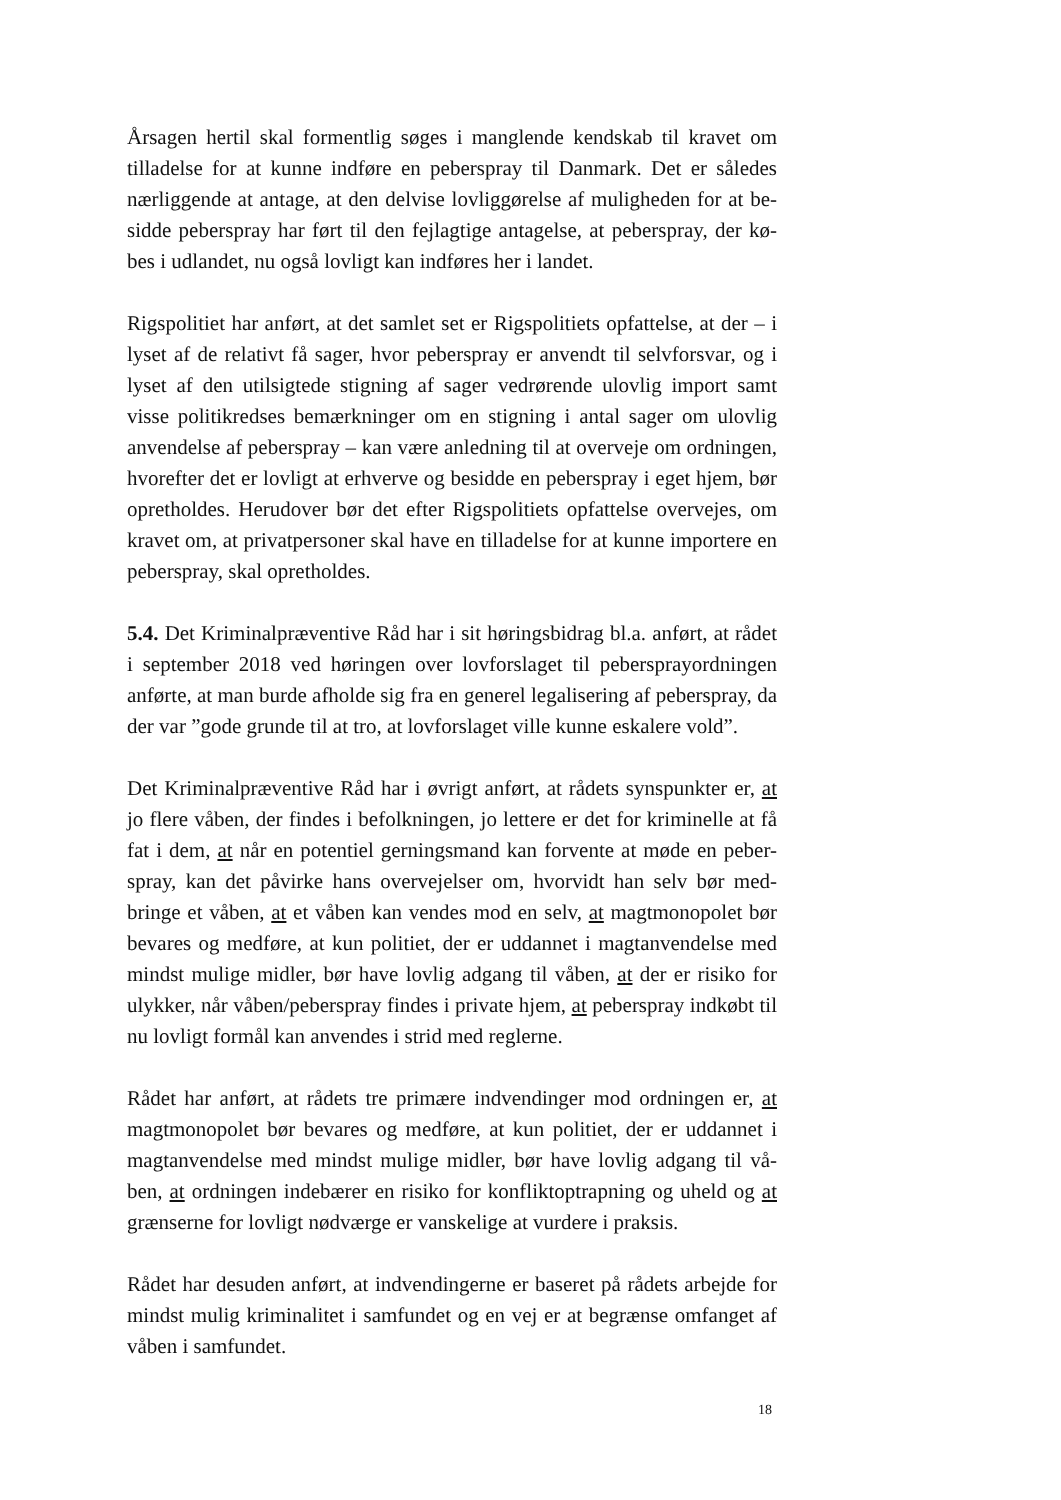Årsagen hertil skal formentlig søges i manglende kendskab til kravet om tilladelse for at kunne indføre en peberspray til Danmark. Det er således nærliggende at antage, at den delvise lovliggørelse af muligheden for at be-sidde peberspray har ført til den fejlagtige antagelse, at peberspray, der kø-bes i udlandet, nu også lovligt kan indføres her i landet.
Rigspolitiet har anført, at det samlet set er Rigspolitiets opfattelse, at der – i lyset af de relativt få sager, hvor peberspray er anvendt til selvforsvar, og i lyset af den utilsigtede stigning af sager vedrørende ulovlig import samt visse politikredses bemærkninger om en stigning i antal sager om ulovlig anvendelse af peberspray – kan være anledning til at overveje om ordningen, hvorefter det er lovligt at erhverve og besidde en peberspray i eget hjem, bør opretholdes. Herudover bør det efter Rigspolitiets opfattelse overvejes, om kravet om, at privatpersoner skal have en tilladelse for at kunne importere en peberspray, skal opretholdes.
5.4. Det Kriminalpræventive Råd har i sit høringsbidrag bl.a. anført, at rådet i september 2018 ved høringen over lovforslaget til pebersprayordningen anførte, at man burde afholde sig fra en generel legalisering af peberspray, da der var ”gode grunde til at tro, at lovforslaget ville kunne eskalere vold”.
Det Kriminalpræventive Råd har i øvrigt anført, at rådets synspunkter er, at jo flere våben, der findes i befolkningen, jo lettere er det for kriminelle at få fat i dem, at når en potentiel gerningsmand kan forvente at møde en peber-spray, kan det påvirke hans overvejelser om, hvorvidt han selv bør med-bringe et våben, at et våben kan vendes mod en selv, at magtmonopolet bør bevares og medføre, at kun politiet, der er uddannet i magtanvendelse med mindst mulige midler, bør have lovlig adgang til våben, at der er risiko for ulykker, når våben/peberspray findes i private hjem, at peberspray indkøbt til nu lovligt formål kan anvendes i strid med reglerne.
Rådet har anført, at rådets tre primære indvendinger mod ordningen er, at magtmonopolet bør bevares og medføre, at kun politiet, der er uddannet i magtanvendelse med mindst mulige midler, bør have lovlig adgang til vå-ben, at ordningen indebærer en risiko for konfliktoptrapning og uheld og at grænserne for lovligt nødværge er vanskelige at vurdere i praksis.
Rådet har desuden anført, at indvendingerne er baseret på rådets arbejde for mindst mulig kriminalitet i samfundet og en vej er at begrænse omfanget af våben i samfundet.
18